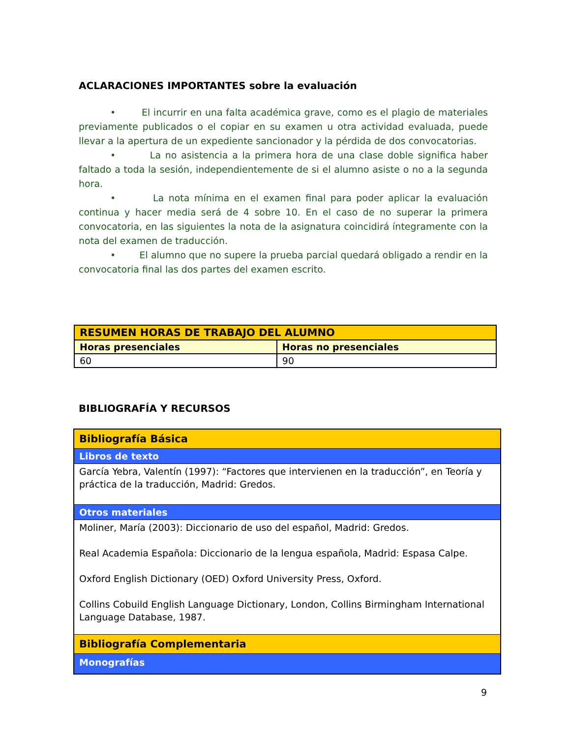ACLARACIONES IMPORTANTES sobre la evaluación
• El incurrir en una falta académica grave, como es el plagio de materiales previamente publicados o el copiar en su examen u otra actividad evaluada, puede llevar a la apertura de un expediente sancionador y la pérdida de dos convocatorias.
• La no asistencia a la primera hora de una clase doble significa haber faltado a toda la sesión, independientemente de si el alumno asiste o no a la segunda hora.
• La nota mínima en el examen final para poder aplicar la evaluación continua y hacer media será de 4 sobre 10. En el caso de no superar la primera convocatoria, en las siguientes la nota de la asignatura coincidirá íntegramente con la nota del examen de traducción.
• El alumno que no supere la prueba parcial quedará obligado a rendir en la convocatoria final las dos partes del examen escrito.
| RESUMEN HORAS DE TRABAJO DEL ALUMNO | |
| Horas presenciales | Horas no presenciales |
| 60 | 90 |
BIBLIOGRAFÍA Y RECURSOS
| Bibliografía Básica |
| Libros de texto |
| García Yebra, Valentín (1997): “Factores que intervienen en la traducción”, en Teoría y práctica de la traducción, Madrid: Gredos. |
| Otros materiales |
| Moliner, María (2003): Diccionario de uso del español, Madrid: Gredos. Real Academia Española: Diccionario de la lengua española, Madrid: Espasa Calpe. Oxford English Dictionary (OED) Oxford University Press, Oxford. Collins Cobuild English Language Dictionary, London, Collins Birmingham International Language Database, 1987. |
| Bibliografía Complementaria |
| Monografías |
9